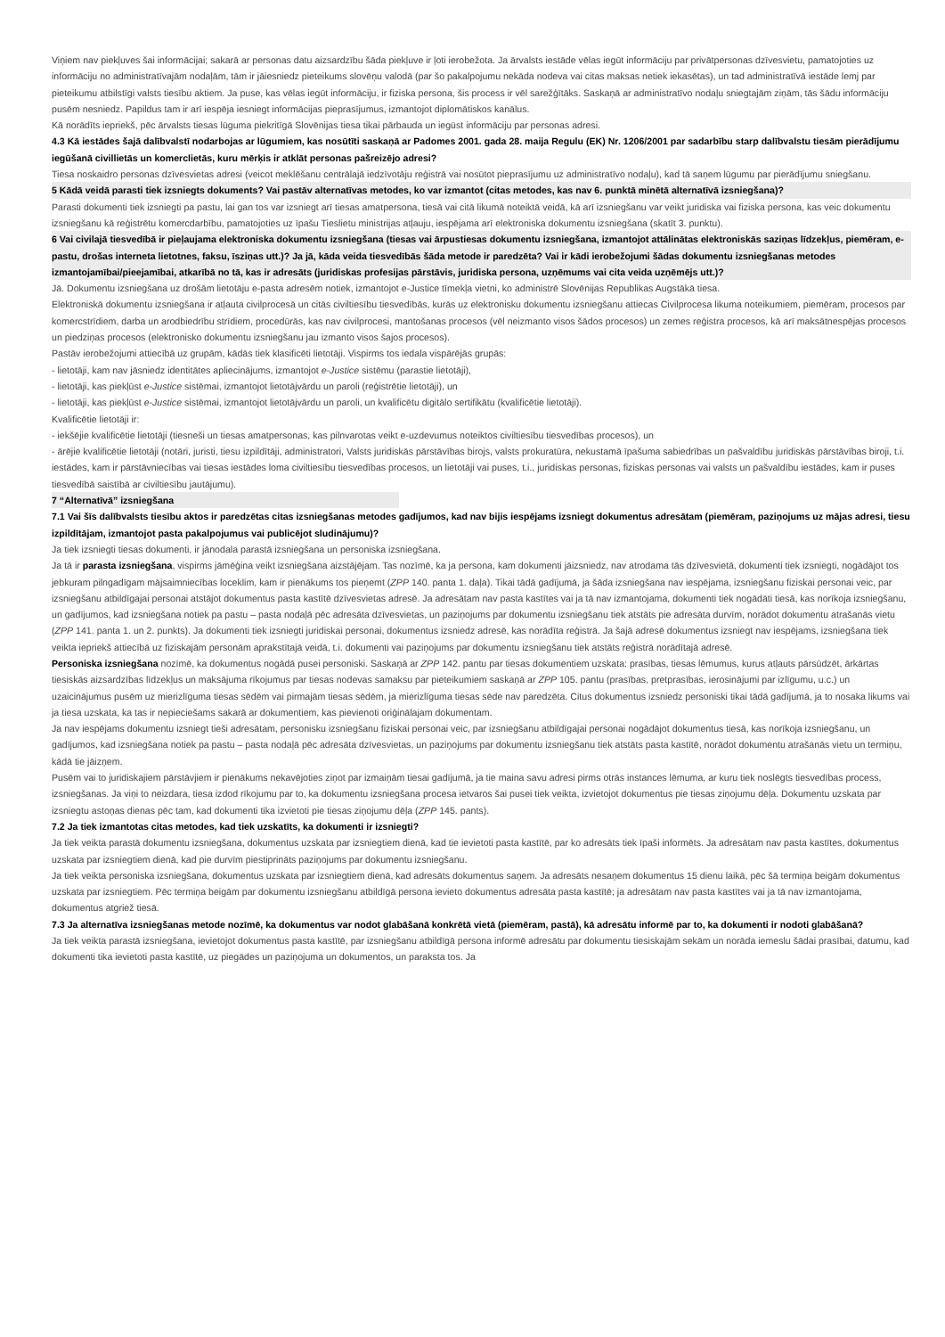Viņiem nav piekļuves šai informācijai; sakarā ar personas datu aizsardzību šāda piekļuve ir ļoti ierobežota. Ja ārvalsts iestāde vēlas iegūt informāciju par privātpersonas dzīvesvietu, pamatojoties uz informāciju no administratīvajām nodaļām, tām ir jāiesniedz pieteikums slovēņu valodā (par šo pakalpojumu nekāda nodeva vai citas maksas netiek iekasētas), un tad administratīvā iestāde lemj par pieteikumu atbilstīgi valsts tiesību aktiem. Ja puse, kas vēlas iegūt informāciju, ir fiziska persona, šis process ir vēl sarežģītāks. Saskaņā ar administratīvo nodaļu sniegtajām ziņām, tās šādu informāciju pusēm nesniedz. Papildus tam ir arī iespēja iesniegt informācijas pieprasījumus, izmantojot diplomātiskos kanālus.
Kā norādīts iepriekš, pēc ārvalsts tiesas lūguma piekritīgā Slovēnijas tiesa tikai pārbauda un iegūst informāciju par personas adresi.
4.3 Kā iestādes šajā dalībvalstī nodarbojas ar lūgumiem, kas nosūtīti saskaņā ar Padomes 2001. gada 28. maija Regulu (EK) Nr. 1206/2001 par sadarbību starp dalībvalstu tiesām pierādījumu iegūšanā civillietās un komerclietās, kuru mērķis ir atklāt personas pašreizējo adresi?
Tiesa noskaidro personas dzīvesvietas adresi (veicot meklēšanu centrālajā iedzīvotāju reģistrā vai nosūtot pieprasījumu uz administratīvo nodaļu), kad tā saņem lūgumu par pierādījumu sniegšanu.
5 Kādā veidā parasti tiek izsniegts dokuments? Vai pastāv alternatīvas metodes, ko var izmantot (citas metodes, kas nav 6. punktā minētā alternatīvā izsniegšana)?
Parasti dokumenti tiek izsniegti pa pastu, lai gan tos var izsniegt arī tiesas amatpersona, tiesā vai citā likumā noteiktā veidā, kā arī izsniegšanu var veikt juridiska vai fiziska persona, kas veic dokumentu izsniegšanu kā reģistrētu komercdarbību, pamatojoties uz īpašu Tieslietu ministrijas atļauju, iespējama arī elektroniska dokumentu izsniegšana (skatīt 3. punktu).
6 Vai civilajā tiesvedībā ir pieļaujama elektroniska dokumentu izsniegšana (tiesas vai ārpustiesas dokumentu izsniegšana, izmantojot attālinātas elektroniskās saziņas līdzekļus, piemēram, e-pastu, drošas interneta lietotnes, faksu, īsziņas utt.)? Ja jā, kāda veida tiesvedībās šāda metode ir paredzēta? Vai ir kādi ierobežojumi šādas dokumentu izsniegšanas metodes izmantojamībai/pieejamībai, atkarībā no tā, kas ir adresāts (juridiskas profesijas pārstāvis, juridiska persona, uzņēmums vai cita veida uzņēmējs utt.)?
Jā. Dokumentu izsniegšana uz drošām lietotāju e-pasta adresēm notiek, izmantojot e-Justice tīmekļa vietni, ko administrē Slovēnijas Republikas Augstākā tiesa.
Elektroniskā dokumentu izsniegšana ir atļauta civilprocesā un citās civiltiesību tiesvedībās, kurās uz elektronisku dokumentu izsniegšanu attiecas Civilprocesa likuma noteikumiem, piemēram, procesos par komercstrīdiem, darba un arodbiedrību strīdiem, procedūrās, kas nav civilprocesi, mantošanas procesos (vēl neizmanto visos šādos procesos) un zemes reģistra procesos, kā arī maksātnespējas procesos un piedziņas procesos (elektronisko dokumentu izsniegšanu jau izmanto visos šajos procesos).
Pastāv ierobežojumi attiecībā uz grupām, kādās tiek klasificēti lietotāji. Vispirms tos iedala vispārējās grupās:
- lietotāji, kam nav jāsniedz identitātes apliecinājums, izmantojot e-Justice sistēmu (parastie lietotāji),
- lietotāji, kas piekļūst e-Justice sistēmai, izmantojot lietotājvārdu un paroli (reģistrētie lietotāji), un
- lietotāji, kas piekļūst e-Justice sistēmai, izmantojot lietotājvārdu un paroli, un kvalificētu digitālo sertifikātu (kvalificētie lietotāji).
Kvalificētie lietotāji ir:
- iekšējie kvalificētie lietotāji (tiesneši un tiesas amatpersonas, kas pilnvarotas veikt e-uzdevumus noteiktos civiltiesību tiesvedības procesos), un
- ārējie kvalificētie lietotāji (notāri, juristi, tiesu izpildītāji, administratori, Valsts juridiskās pārstāvības birojs, valsts prokuratūra, nekustamā īpašuma sabiedrības un pašvaldību juridiskās pārstāvības biroji, t.i. iestādes, kam ir pārstāvniecības vai tiesas iestādes loma civiltiesību tiesvedības procesos, un lietotāji vai puses, t.i., juridiskas personas, fiziskas personas vai valsts un pašvaldību iestādes, kam ir puses tiesvedībā saistībā ar civiltiesību jautājumu).
7 “Alternatīvā” izsniegšana
7.1 Vai šīs dalībvalsts tiesību aktos ir paredzētas citas izsniegšanas metodes gadījumos, kad nav bijis iespējams izsniegt dokumentus adresātam (piemēram, paziņojums uz mājas adresi, tiesu izpildītājam, izmantojot pasta pakalpojumus vai publicējot sludinājumu)?
Ja tiek izsniegti tiesas dokumenti, ir jānodala parastā izsniegšana un personiska izsniegšana.
Ja tā ir parasta izsniegšana, vispirms jāmēģina veikt izsniegšana aizstājējam. Tas nozīmē, ka ja persona, kam dokumenti jāizsniedz, nav atrodama tās dzīvesvietā, dokumenti tiek izsniegti, nogādājot tos jebkuram pilngadīgam mājsaimniecības loceklim, kam ir pienākums tos pieņemt (ZPP 140. panta 1. daļa). Tikai tādā gadījumā, ja šāda izsniegšana nav iespējama, izsniegšanu fiziskai personai veic, par izsniegšanu atbildīgajai personai atstājot dokumentus pasta kastītē dzīvesvietas adresē. Ja adresātam nav pasta kastītes vai ja tā nav izmantojama, dokumenti tiek nogādāti tiesā, kas norīkoja izsniegšanu, un gadījumos, kad izsniegšana notiek pa pastu – pasta nodaļā pēc adresāta dzīvesvietas, un paziņojums par dokumentu izsniegšanu tiek atstāts pie adresāta durvīm, norādot dokumentu atrašanās vietu (ZPP 141. panta 1. un 2. punkts). Ja dokumenti tiek izsniegti juridiskai personai, dokumentus izsniedz adresē, kas norādīta reģistrā. Ja šajā adresē dokumentus izsniegt nav iespējams, izsniegšana tiek veikta iepriekš attiecībā uz fiziskajām personām aprakstītajā veidā, t.i. dokumenti vai paziņojums par dokumentu izsniegšanu tiek atstāts reģistrā norādītajā adresē.
Personiska izsniegšana nozīmē, ka dokumentus nogādā pusei personiski. Saskaņā ar ZPP 142. pantu par tiesas dokumentiem uzskata: prasības, tiesas lēmumus, kurus atļauts pārsūdzēt, ārkārtas tiesiskās aizsardzības līdzekļus un maksājuma rīkojumus par tiesas nodevas samaksu par pieteikumiem saskaņā ar ZPP 105. pantu (prasības, pretprasības, ierosinājumi par izlīgumu, u.c.) un uzaicinājumus pusēm uz mierizlīguma tiesas sēdēm vai pirmajām tiesas sēdēm, ja mierizlīguma tiesas sēde nav paredzēta. Citus dokumentus izsniedz personiski tikai tādā gadījumā, ja to nosaka likums vai ja tiesa uzskata, ka tas ir nepieciešams sakarā ar dokumentiem, kas pievienoti oriģinālajam dokumentam.
Ja nav iespējams dokumentu izsniegt tieši adresātam, personisku izsniegšanu fiziskai personai veic, par izsniegšanu atbildīgajai personai nogādājot dokumentus tiesā, kas norīkoja izsniegšanu, un gadījumos, kad izsniegšana notiek pa pastu – pasta nodaļā pēc adresāta dzīvesvietas, un paziņojums par dokumentu izsniegšanu tiek atstāts pasta kastītē, norādot dokumentu atrašanās vietu un termiņu, kādā tie jāizņem.
Pusēm vai to juridiskajiem pārstāvjiem ir pienākums nekavējoties ziņot par izmaiņām tiesai gadījumā, ja tie maina savu adresi pirms otrās instances lēmuma, ar kuru tiek noslēgts tiesvedības process, izsniegšanas. Ja viņi to neizdara, tiesa izdod rīkojumu par to, ka dokumentu izsniegšana procesa ietvaros šai pusei tiek veikta, izvietojot dokumentus pie tiesas ziņojumu dēļa. Dokumentu uzskata par izsniegtu astoņas dienas pēc tam, kad dokumenti tika izvietoti pie tiesas ziņojumu dēļa (ZPP 145. pants).
7.2 Ja tiek izmantotas citas metodes, kad tiek uzskatīts, ka dokumenti ir izsniegti?
Ja tiek veikta parastā dokumentu izsniegšana, dokumentus uzskata par izsniegtiem dienā, kad tie ievietoti pasta kastītē, par ko adresāts tiek īpaši informēts. Ja adresātam nav pasta kastītes, dokumentus uzskata par izsniegtiem dienā, kad pie durvīm piestiprināts paziņojums par dokumentu izsniegšanu.
Ja tiek veikta personiska izsniegšana, dokumentus uzskata par izsniegtiem dienā, kad adresāts dokumentus saņem. Ja adresāts nesaņem dokumentus 15 dienu laikā, pēc šā termiņa beigām dokumentus uzskata par izsniegtiem. Pēc termiņa beigām par dokumentu izsniegšanu atbildīgā persona ievieto dokumentus adresāta pasta kastītē; ja adresātam nav pasta kastītes vai ja tā nav izmantojama, dokumentus atgriež tiesā.
7.3 Ja alternatīva izsniegšanas metode nozīmē, ka dokumentus var nodot glabāšanā konkrētā vietā (piemēram, pastā), kā adresātu informē par to, ka dokumenti ir nodoti glabāšanā?
Ja tiek veikta parastā izsniegšana, ievietojot dokumentus pasta kastītē, par izsniegšanu atbildīgā persona informē adresātu par dokumentu tiesiskajām sekām un norāda iemeslu šādai prasībai, datumu, kad dokumenti tika ievietoti pasta kastītē, uz piegādes un paziņojuma un dokumentos, un paraksta tos. Ja